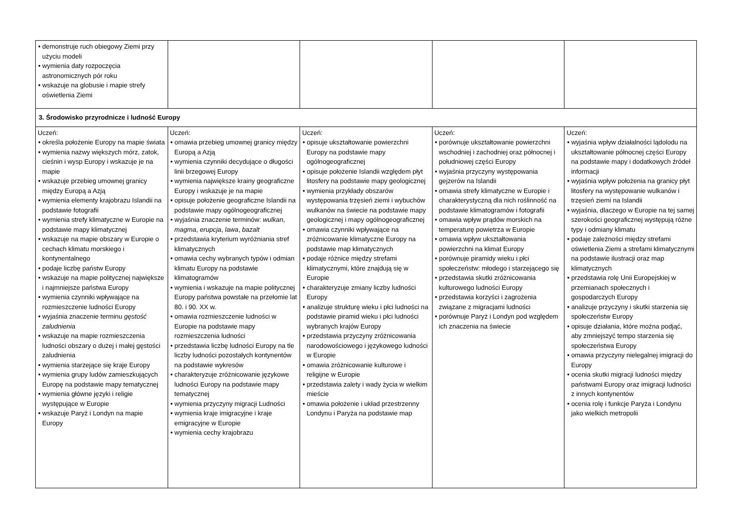| • demonstruje ruch obiegowy Ziemi przy użyciu modeli • wymienia daty rozpoczęcia astronomicznych pór roku • wskazuje na globusie i mapie strefy oświetlenia Ziemi | | | | |
| 3. Środowisko przyrodnicze i ludność Europy | | | | |
| Uczeń: • określa położenie Europy na mapie świata • wymienia nazwy większych mórz, zatok, cieśnin i wysp Europy i wskazuje je na mapie • wskazuje przebieg umownej granicy między Europą a Azją • wymienia elementy krajobrazu Islandii na podstawie fotografii • wymienia strefy klimatyczne w Europie na podstawie mapy klimatycznej • wskazuje na mapie obszary w Europie o cechach klimatu morskiego i kontynentalnego • podaje liczbę państw Europy • wskazuje na mapie politycznej największe i najmniejsze państwa Europy • wymienia czynniki wpływające na rozmieszczenie ludności Europy • wyjaśnia znaczenie terminu gęstość zaludnienia • wskazuje na mapie rozmieszczenia ludności obszary o dużej i małej gęstości zaludnienia • wymienia starzejące się kraje Europy • wymienia grupy ludów zamieszkujących Europę na podstawie mapy tematycznej • wymienia główne języki i religie występujące w Europie • wskazuje Paryż i Londyn na mapie Europy | Uczeń: • omawia przebieg umownej granicy między Europą a Azją • wymienia czynniki decydujące o długości linii brzegowej Europy • wymienia największe krainy geograficzne Europy i wskazuje je na mapie • opisuje położenie geograficzne Islandii na podstawie mapy ogólnogeograficznej • wyjaśnia znaczenie terminów: wulkan , magma , erupcja , lawa , bazalt • przedstawia kryterium wyróżniania stref klimatycznych • omawia cechy wybranych typów i odmian klimatu Europy na podstawie klimatogramów • wymienia i wskazuje na mapie politycznej Europy państwa powstałe na przełomie lat 80. i 90. XX w. • omawia rozmieszczenie ludności w Europie na podstawie mapy rozmieszczenia ludności • przedstawia liczbę ludności Europy na tle liczby ludności pozostałych kontynentów na podstawie wykresów • charakteryzuje zróżnicowanie językowe ludności Europy na podstawie mapy tematycznej • wymienia przyczyny migracji Ludności • wymienia kraje imigracyjne i kraje emigracyjne w Europie • wymienia cechy krajobrazu | Uczeń: • opisuje ukształtowanie powierzchni Europy na podstawie mapy ogólnogeograficznej • opisuje położenie Islandii względem płyt litosfery na podstawie mapy geologicznej • wymienia przykłady obszarów występowania trzęsień ziemi i wybuchów wulkanów na świecie na podstawie mapy geologicznej i mapy ogólnogeograficznej • omawia czynniki wpływające na zróżnicowanie klimatyczne Europy na podstawie map klimatycznych • podaje różnice między strefami klimatycznymi, które znajdują się w Europie • charakteryzuje zmiany liczby ludności Europy • analizuje strukturę wieku i płci ludności na podstawie piramid wieku i płci ludności wybranych krajów Europy • przedstawia przyczyny zróżnicowania narodowościowego i językowego ludności w Europie • omawia zróżnicowanie kulturowe i religijne w Europie • przedstawia zalety i wady życia w wielkim mieście • omawia położenie i układ przestrzenny Londynu i Paryża na podstawie map | Uczeń: • porównuje ukształtowanie powierzchni wschodniej i zachodniej oraz północnej i południowej części Europy • wyjaśnia przyczyny występowania gejzerów na Islandii • omawia strefy klimatyczne w Europie i charakterystyczną dla nich roślinność na podstawie klimatogramów i fotografii • omawia wpływ prądów morskich na temperaturę powietrza w Europie • omawia wpływ ukształtowania powierzchni na klimat Europy • porównuje piramidy wieku i płci społeczeństw: młodego i starzejącego się • przedstawia skutki zróżnicowania kulturowego ludności Europy • przedstawia korzyści i zagrożenia związane z migracjami ludności • porównuje Paryż i Londyn pod względem ich znaczenia na świecie | Uczeń: • wyjaśnia wpływ działalności lądolodu na ukształtowanie północnej części Europy na podstawie mapy i dodatkowych źródeł informacji • wyjaśnia wpływ położenia na granicy płyt litosfery na występowanie wulkanów i trzęsień ziemi na Islandii • wyjaśnia, dlaczego w Europie na tej samej szerokości geograficznej występują różne typy i odmiany klimatu • podaje zależności między strefami oświetlenia Ziemi a strefami klimatycznymi na podstawie ilustracji oraz map klimatycznych • przedstawia rolę Unii Europejskiej w przemianach społecznych i gospodarczych Europy • analizuje przyczyny i skutki starzenia się społeczeństw Europy • opisuje działania, które można podjąć, aby zmniejszyć tempo starzenia się społeczeństwa Europy • omawia przyczyny nielegalnej imigracji do Europy • ocenia skutki migracji ludności między państwami Europy oraz imigracji ludności z innych kontynentów • ocenia rolę i funkcje Paryża i Londynu jako wielkich metropolii |